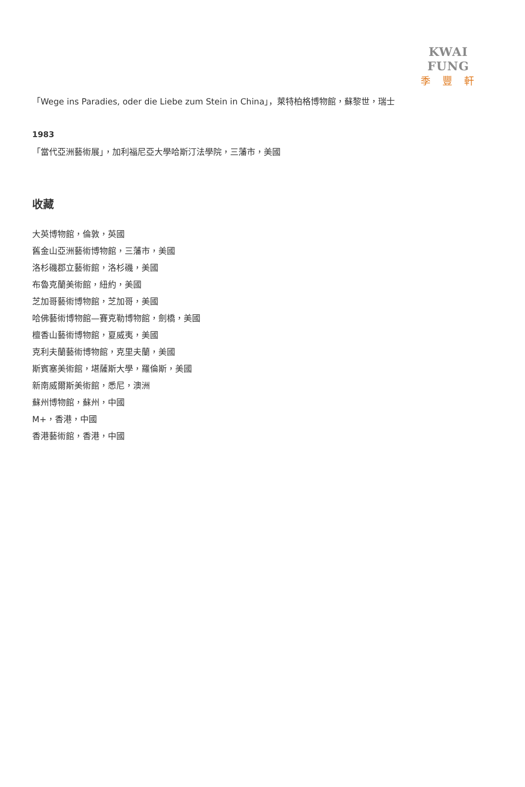KWAI FUNG
季豐軒
「Wege ins Paradies, oder die Liebe zum Stein in China」，萊特柏格博物館，蘇黎世，瑞士
1983
「當代亞洲藝術展」，加利福尼亞大學哈斯汀法學院，三藩市，美國
收藏
大英博物館，倫敦，英國
舊金山亞洲藝術博物館，三藩市，美國
洛杉磯郡立藝術館，洛杉磯，美國
布魯克蘭美術館，紐約，美國
芝加哥藝術博物館，芝加哥，美國
哈佛藝術博物館—賽克勒博物館，劍橋，美國
檀香山藝術博物館，夏威夷，美國
克利夫蘭藝術博物館，克里夫蘭，美國
斯賓塞美術館，堪薩斯大學，羅倫斯，美國
新南威爾斯美術館，悉尼，澳洲
蘇州博物館，蘇州，中國
M+，香港，中國
香港藝術館，香港，中國